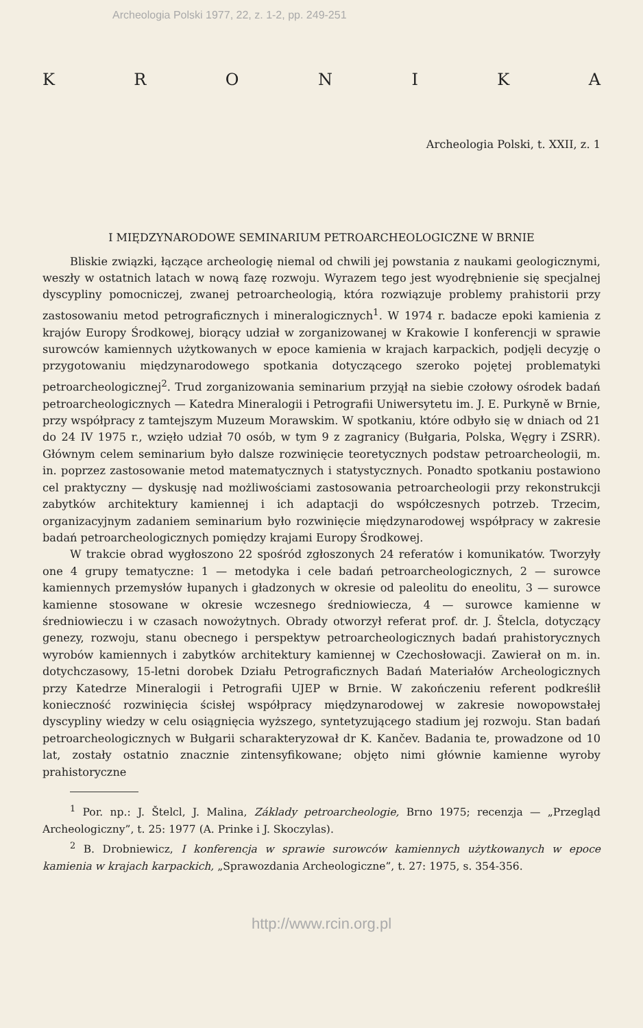Archeologia Polski 1977, 22, z. 1-2, pp. 249-251
KRONIKA
Archeologia Polski, t. XXII, z. 1
I MIĘDZYNARODOWE SEMINARIUM PETROARCHEOLOGICZNE W BRNIE
Bliskie związki, łączące archeologię niemal od chwili jej powstania z naukami geologicznymi, weszły w ostatnich latach w nową fazę rozwoju. Wyrazem tego jest wyodrębnienie się specjalnej dyscypliny pomocniczej, zwanej petroarcheologią, która rozwiązuje problemy prahistorii przy zastosowaniu metod petrograficznych i mineralogicznych<sup>1</sup>. W 1974 r. badacze epoki kamienia z krajów Europy Środkowej, biorący udział w zorganizowanej w Krakowie I konferencji w sprawie surowców kamiennych użytkowanych w epoce kamienia w krajach karpackich, podjęli decyzję o przygotowaniu międzynarodowego spotkania dotyczącego szeroko pojętej problematyki petroarcheologicznej<sup>2</sup>. Trud zorganizowania seminarium przyjął na siebie czołowy ośrodek badań petroarcheologicznych — Katedra Mineralogii i Petrografii Uniwersytetu im. J. E. Purkyně w Brnie, przy współpracy z tamtejszym Muzeum Morawskim. W spotkaniu, które odbyło się w dniach od 21 do 24 IV 1975 r., wzięło udział 70 osób, w tym 9 z zagranicy (Bułgaria, Polska, Węgry i ZSRR). Głównym celem seminarium było dalsze rozwinięcie teoretycznych podstaw petroarcheologii, m. in. poprzez zastosowanie metod matematycznych i statystycznych. Ponadto spotkaniu postawiono cel praktyczny — dyskusję nad możliwościami zastosowania petroarcheologii przy rekonstrukcji zabytków architektury kamiennej i ich adaptacji do współczesnych potrzeb. Trzecim, organizacyjnym zadaniem seminarium było rozwinięcie międzynarodowej współpracy w zakresie badań petroarcheologicznych pomiędzy krajami Europy Środkowej.
W trakcie obrad wygłoszono 22 spośród zgłoszonych 24 referatów i komunikatów. Tworzyły one 4 grupy tematyczne: 1 — metodyka i cele badań petroarcheologicznych, 2 — surowce kamiennych przemysłów łupanych i gładzonych w okresie od paleolitu do eneolitu, 3 — surowce kamienne stosowane w okresie wczesnego średniowiecza, 4 — surowce kamienne w średniowieczu i w czasach nowożytnych. Obrady otworzył referat prof. dr. J. Štelcla, dotyczący genezy, rozwoju, stanu obecnego i perspektyw petroarcheologicznych badań prahistorycznych wyrobów kamiennych i zabytków architektury kamiennej w Czechosłowacji. Zawierał on m. in. dotychczasowy, 15-letni dorobek Działu Petrograficznych Badań Materiałów Archeologicznych przy Katedrze Mineralogii i Petrografii UJEP w Brnie. W zakończeniu referent podkreślił konieczność rozwinięcia ścisłej współpracy międzynarodowej w zakresie nowopowstałej dyscypliny wiedzy w celu osiągnięcia wyższego, syntetyzującego stadium jej rozwoju. Stan badań petroarcheologicznych w Bułgarii scharakteryzował dr K. Kančev. Badania te, prowadzone od 10 lat, zostały ostatnio znacznie zintensyfikowane; objęto nimi głównie kamienne wyroby prahistoryczne
<sup>1</sup> Por. np.: J. Štelcl, J. Malina, Základy petroarcheologie, Brno 1975; recenzja — „Przegląd Archeologiczny”, t. 25: 1977 (A. Prinke i J. Skoczylas).
<sup>2</sup> B. Drobniewicz, I konferencja w sprawie surowców kamiennych użytkowanych w epoce kamienia w krajach karpackich, „Sprawozdania Archeologiczne”, t. 27: 1975, s. 354-356.
http://www.rcin.org.pl